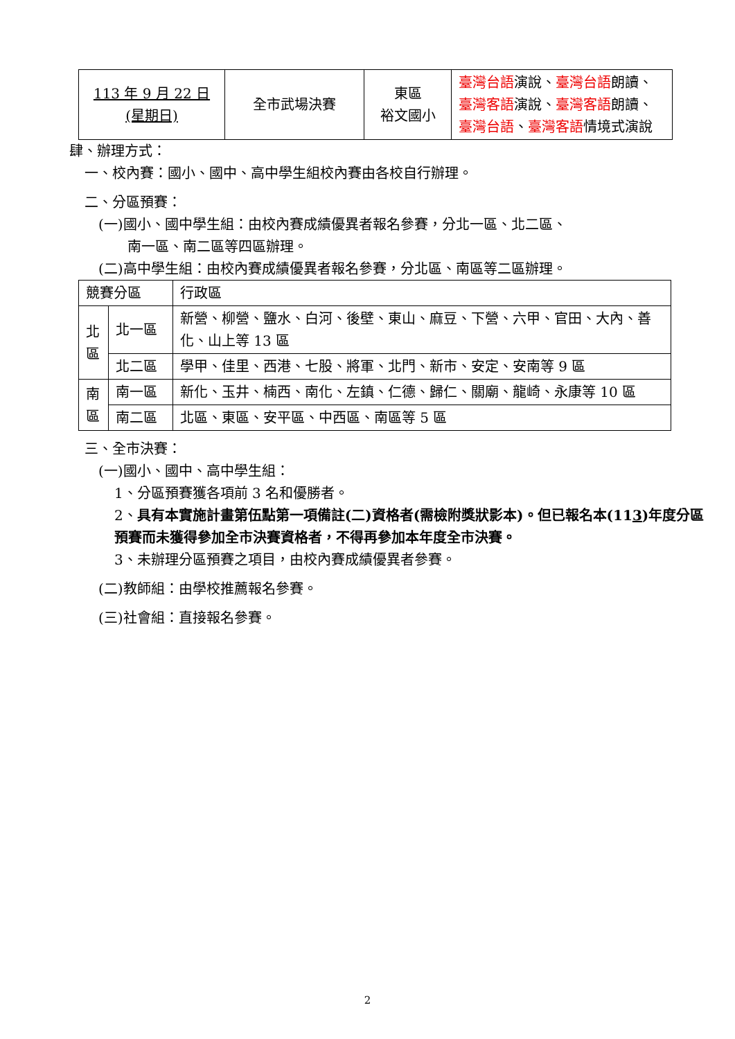| 113 年 9 月 22 日 (星期日) | 全市武場決賽 | 東區 裕文國小 | 臺灣台語 演說、 臺灣台語 朗讀、 臺灣客語 演說、 臺灣客語 朗讀、 臺灣台語 、 臺灣客語 情境式演說 |
肆、辦理方式：
一、校內賽：國小、國中、高中學生組校內賽由各校自行辦理。
二、分區預賽：
(一)國小、國中學生組：由校內賽成績優異者報名參賽，分北一區、北二區、
南一區、南二區等四區辦理。
(二)高中學生組：由校內賽成績優異者報名參賽，分北區、南區等二區辦理。
| 競賽分區 | | 行政區 |
| 北 區 | 北一區 | 新營、柳營、鹽水、白河、後壁、東山、麻豆、下營、六甲、官田、大內、善化、山上等 13 區 |
| | 北二區 | 學甲、佳里、西港、七股、將軍、北門、新市、安定、安南等 9 區 |
| 南 區 | 南一區 | 新化、玉井、楠西、南化、左鎮、仁德、歸仁、關廟、龍崎、永康等 10 區 |
| | 南二區 | 北區、東區、安平區、中西區、南區等 5 區 |
三、全市決賽：
(一)國小、國中、高中學生組：
1、分區預賽獲各項前 3 名和優勝者。
2、具有本實施計畫第伍點第一項備註(二)資格者(需檢附獎狀影本)。但已報名本(113)年度分區預賽而未獲得參加全市決賽資格者，不得再參加本年度全市決賽。
3、未辦理分區預賽之項目，由校內賽成績優異者參賽。
(二)教師組：由學校推薦報名參賽。
(三)社會組：直接報名參賽。
2